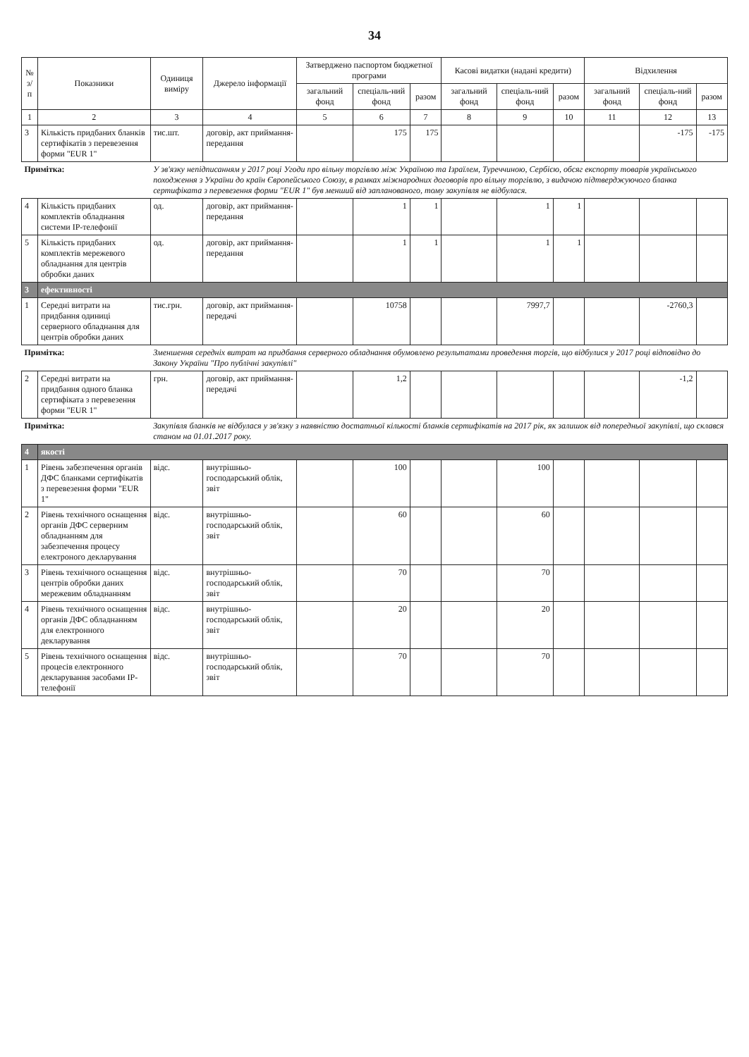34
| № з/п | Показники | Одиниця виміру | Джерело інформації | Затверджено паспортом бюджетної програми | | | Касові видатки (надані кредити) | | | Відхилення | | |
| --- | --- | --- | --- | --- | --- | --- | --- | --- | --- | --- | --- | --- |
| | | | | загальний фонд | спеціаль-ний фонд | разом | загальний фонд | спеціаль-ний фонд | разом | загальний фонд | спеціаль-ний фонд | разом |
| 1 | 2 | 3 | 4 | 5 | 6 | 7 | 8 | 9 | 10 | 11 | 12 | 13 |
| 3 | Кількість придбаних бланків сертифікатів з перевезення форми "EUR 1" | тис.шт. | договір, акт приймання-передання | | 175 | 175 | | | | | -175 | -175 |
| Примітка: | | У зв'язку непідписанням у 2017 році Угоди про вільну торгівлю між Україною та Ізраїлем, Туреччиною, Сербією, обсяг експорту товарів українського походження з України до країн Європейського Союзу, в рамках міжнародних договорів про вільну торгівлю, з видачою підтверджуючого бланка сертифіката з перевезення форми "EUR 1" був менший від запланованого, тому закупівля не відбулася. | | | | | | | | | | |
| 4 | Кількість придбаних комплектів обладнання системи IP-телефонії | од. | договір, акт приймання-передання | | 1 | 1 | | 1 | 1 | | | |
| 5 | Кількість придбаних комплектів мережевого обладнання для центрів обробки даних | од. | договір, акт приймання-передання | | 1 | 1 | | 1 | 1 | | | |
| 3 | ефективності | | | | | | | | | | | |
| 1 | Середні витрати на придбання одиниці серверного обладнання для центрів обробки даних | тис.грн. | договір, акт приймання-передачі | | 10758 | | | 7997,7 | | | -2760,3 | |
| Примітка: | | Зменшення середніх витрат на придбання серверного обладнання обумовлено результатами проведення торгів, що відбулися у 2017 році відповідно до Закону України "Про публічні закупівлі" | | | | | | | | | | |
| 2 | Середні витрати на придбання одного бланка сертифіката з перевезення форми "EUR 1" | грн. | договір, акт приймання-передачі | | 1,2 | | | | | | -1,2 | |
| Примітка: | | Закупівля бланків не відбулася у зв'язку з наявністю достатньої кількості бланків сертифікатів на 2017 рік, як залишок від попередньої закупівлі, що склався станом на 01.01.2017 року. | | | | | | | | | | |
| 4 | якості | | | | | | | | | | | |
| 1 | Рівень забезпечення органів ДФС бланками сертифікатів з перевезення форми "EUR 1" | відс. | внутрішньо-господарський облік, звіт | | 100 | | | 100 | | | | |
| 2 | Рівень технічного оснащення органів ДФС серверним обладнанням для забезпечення процесу електроного декларування | відс. | внутрішньо-господарський облік, звіт | | 60 | | | 60 | | | | |
| 3 | Рівень технічного оснащення центрів обробки даних мережевим обладнанням | відс. | внутрішньо-господарський облік, звіт | | 70 | | | 70 | | | | |
| 4 | Рівень технічного оснащення органів ДФС обладнанням для електронного декларування | відс. | внутрішньо-господарський облік, звіт | | 20 | | | 20 | | | | |
| 5 | Рівень технічного оснащення процесів електронного декларування засобами IP-телефонії | відс. | внутрішньо-господарський облік, звіт | | 70 | | | 70 | | | | |